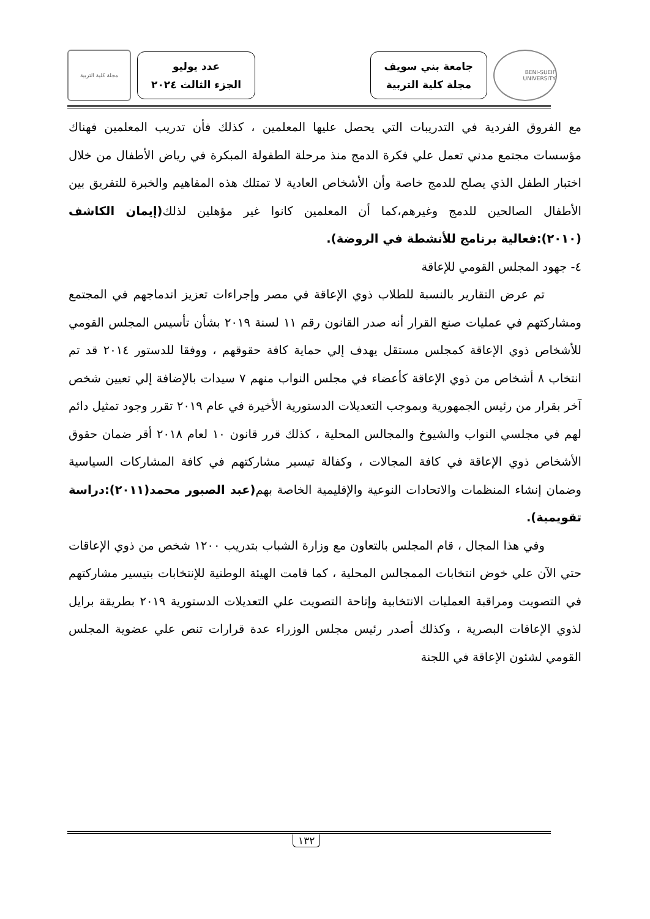BENI-SUEIF UNIVERSITY
جامعة بني سويف
مجلة كلية التربية
عدد يوليو
الجزء الثالث ٢٠٢٤
مجلة كلية التربية
مع الفروق الفردية في التدريبات التي يحصل عليها المعلمين ، كذلك فأن تدريب المعلمين فهناك مؤسسات مجتمع مدني تعمل علي فكرة الدمج منذ مرحلة الطفولة المبكرة في رياض الأطفال من خلال اختبار الطفل الذي يصلح للدمج خاصة وأن الأشخاص العادية لا تمتلك هذه المفاهيم والخبرة للتفريق بين الأطفال الصالحين للدمج وغيرهم،كما أن المعلمين كانوا غير مؤهلين لذلك(إيمان الكاشف (٢٠١٠):فعالية برنامج للأنشطة في الروضة).
٤- جهود المجلس القومي للإعاقة
تم عرض التقارير بالنسبة للطلاب ذوي الإعاقة في مصر وإجراءات تعزيز اندماجهم في المجتمع ومشاركتهم في عمليات صنع القرار أنه صدر القانون رقم ١١ لسنة ٢٠١٩ بشأن تأسيس المجلس القومي للأشخاص ذوي الإعاقة كمجلس مستقل يهدف إلي حماية كافة حقوقهم ، ووفقا للدستور ٢٠١٤ قد تم انتخاب ٨ أشخاص من ذوي الإعاقة كأعضاء في مجلس النواب منهم ٧ سيدات بالإضافة إلي تعيين شخص آخر بقرار من رئيس الجمهورية وبموجب التعديلات الدستورية الأخيرة في عام ٢٠١٩ تقرر وجود تمثيل دائم لهم في مجلسي النواب والشيوخ والمجالس المحلية ، كذلك قرر قانون ١٠ لعام ٢٠١٨ أقر ضمان حقوق الأشخاص ذوي الإعاقة في كافة المجالات ، وكفالة تيسير مشاركتهم في كافة المشاركات السياسية وضمان إنشاء المنظمات والاتحادات النوعية والإقليمية الخاصة بهم(عبد الصبور محمد(٢٠١١):دراسة تقويمية).
وفي هذا المجال ، قام المجلس بالتعاون مع وزارة الشباب بتدريب ١٢٠٠ شخص من ذوي الإعاقات حتي الآن علي خوض انتخابات الممجالس المحلية ، كما قامت الهيئة الوطنية للإنتخابات بتيسير مشاركتهم في التصويت ومراقبة العمليات الانتخابية وإتاحة التصويت علي التعديلات الدستورية ٢٠١٩ بطريقة برايل لذوي الإعاقات البصرية ، وكذلك أصدر رئيس مجلس الوزراء عدة قرارات تنص علي عضوية المجلس القومي لشئون الإعاقة في اللجنة
١٣٢